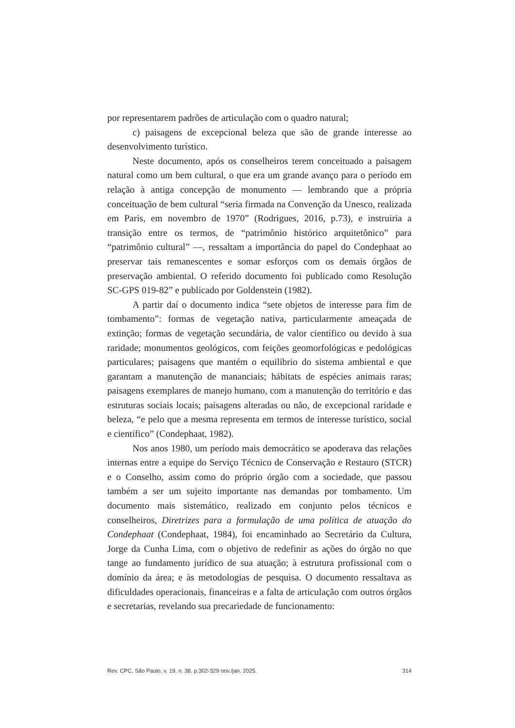por representarem padrões de articulação com o quadro natural;
c) paisagens de excepcional beleza que são de grande interesse ao desenvolvimento turístico.
Neste documento, após os conselheiros terem conceituado a paisagem natural como um bem cultural, o que era um grande avanço para o período em relação à antiga concepção de monumento — lembrando que a própria conceituação de bem cultural “seria firmada na Convenção da Unesco, realizada em Paris, em novembro de 1970” (Rodrigues, 2016, p.73), e instruiria a transição entre os termos, de “patrimônio histórico arquitetônico” para “patrimônio cultural” —, ressaltam a importância do papel do Condephaat ao preservar tais remanescentes e somar esforços com os demais órgãos de preservação ambiental. O referido documento foi publicado como Resolução SC-GPS 019-82” e publicado por Goldenstein (1982).
A partir daí o documento indica “sete objetos de interesse para fim de tombamento”: formas de vegetação nativa, particularmente ameaçada de extinção; formas de vegetação secundária, de valor científico ou devido à sua raridade; monumentos geológicos, com feições geomorfológicas e pedológicas particulares; paisagens que mantém o equilíbrio do sistema ambiental e que garantam a manutenção de mananciais; hábitats de espécies animais raras; paisagens exemplares de manejo humano, com a manutenção do território e das estruturas sociais locais; paisagens alteradas ou não, de excepcional raridade e beleza, “e pelo que a mesma representa em termos de interesse turístico, social e científico” (Condephaat, 1982).
Nos anos 1980, um período mais democrático se apoderava das relações internas entre a equipe do Serviço Técnico de Conservação e Restauro (STCR) e o Conselho, assim como do próprio órgão com a sociedade, que passou também a ser um sujeito importante nas demandas por tombamento. Um documento mais sistemático, realizado em conjunto pelos técnicos e conselheiros, Diretrizes para a formulação de uma política de atuação do Condephaat (Condephaat, 1984), foi encaminhado ao Secretário da Cultura, Jorge da Cunha Lima, com o objetivo de redefinir as ações do órgão no que tange ao fundamento jurídico de sua atuação; à estrutura profissional com o domínio da área; e às metodologias de pesquisa. O documento ressaltava as dificuldades operacionais, financeiras e a falta de articulação com outros órgãos e secretarias, revelando sua precariedade de funcionamento:
Rev. CPC, São Paulo, v. 19, n. 38, p.302-329 nov./jan. 2025. 314